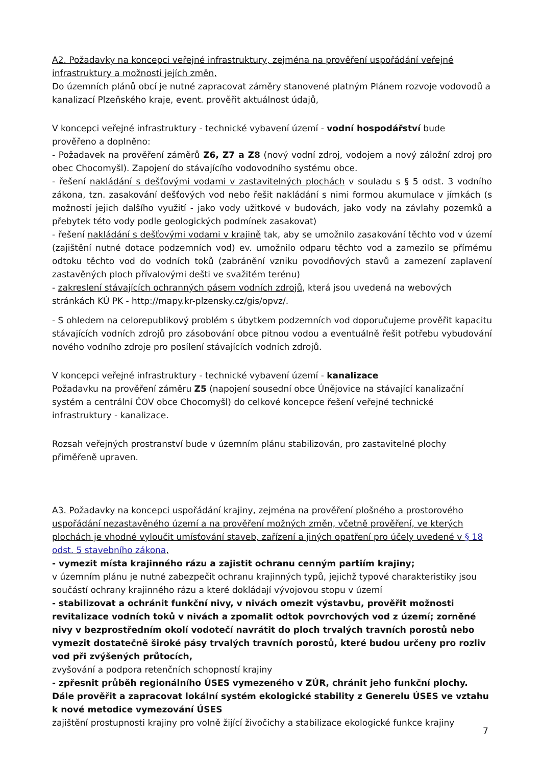A2. Požadavky na koncepci veřejné infrastruktury, zejména na prověření uspořádání veřejné infrastruktury a možnosti jejích změn,
Do územních plánů obcí je nutné zapracovat záměry stanovené platným Plánem rozvoje vodovodů a kanalizací Plzeňského kraje, event. prověřit aktuálnost údajů,
V koncepci veřejné infrastruktury - technické vybavení území - vodní hospodářství bude prověřeno a doplněno:
- Požadavek na prověření záměrů Z6, Z7 a Z8 (nový vodní zdroj, vodojem a nový záložní zdroj pro obec Chocomyšl). Zapojení do stávajícího vodovodního systému obce.
- řešení nakládání s dešťovými vodami v zastavitelných plochách v souladu s § 5 odst. 3 vodního zákona, tzn. zasakování dešťových vod nebo řešit nakládání s nimi formou akumulace v jímkách (s možností jejich dalšího využití - jako vody užitkové v budovách, jako vody na závlahy pozemků a přebytek této vody podle geologických podmínek zasakovat)
- řešení nakládání s dešťovými vodami v krajině tak, aby se umožnilo zasakování těchto vod v území (zajištění nutné dotace podzemních vod) ev. umožnilo odparu těchto vod a zamezilo se přímému odtoku těchto vod do vodních toků (zabránění vzniku povodňových stavů a zamezení zaplavení zastavěných ploch přívalovými dešti ve svažitém terénu)
- zakreslení stávajících ochranných pásem vodních zdrojů, která jsou uvedená na webových stránkách KÚ PK - http://mapy.kr-plzensky.cz/gis/opvz/.
- S ohledem na celorepublikový problém s úbytkem podzemních vod doporučujeme prověřit kapacitu stávajících vodních zdrojů pro zásobování obce pitnou vodou a eventuálně řešit potřebu vybudování nového vodního zdroje pro posílení stávajících vodních zdrojů.
V koncepci veřejné infrastruktury - technické vybavení území - kanalizace
Požadavku na prověření záměru Z5 (napojení sousední obce Únějovice na stávající kanalizační systém a centrální ČOV obce Chocomyšl) do celkové koncepce řešení veřejné technické infrastruktury - kanalizace.
Rozsah veřejných prostranství bude v územním plánu stabilizován, pro zastavitelné plochy přiměřeně upraven.
A3. Požadavky na koncepci uspořádání krajiny, zejména na prověření plošného a prostorového uspořádání nezastavěného území a na prověření možných změn, včetně prověření, ve kterých plochách je vhodné vyloučit umísťování staveb, zařízení a jiných opatření pro účely uvedené v § 18 odst. 5 stavebního zákona,
- vymezit místa krajinného rázu a zajistit ochranu cenným partiím krajiny;
v územním plánu je nutné zabezpečit ochranu krajinných typů, jejichž typové charakteristiky jsou součástí ochrany krajinného rázu a které dokládají vývojovou stopu v území
- stabilizovat a ochránit funkční nivy, v nivách omezit výstavbu, prověřit možnosti revitalizace vodních toků v nivách a zpomalit odtok povrchových vod z území; zorněné nivy v bezprostředním okolí vodotečí navrátit do ploch trvalých travních porostů nebo vymezit dostatečně široké pásy trvalých travních porostů, které budou určeny pro rozliv vod při zvýšených průtocích,
zvyšování a podpora retenčních schopností krajiny
- zpřesnit průběh regionálního ÚSES vymezeného v ZÚR, chránit jeho funkční plochy. Dále prověřit a zapracovat lokální systém ekologické stability z Generelu ÚSES ve vztahu k nové metodice vymezování ÚSES
zajištění prostupnosti krajiny pro volně žijící živočichy a stabilizace ekologické funkce krajiny
7